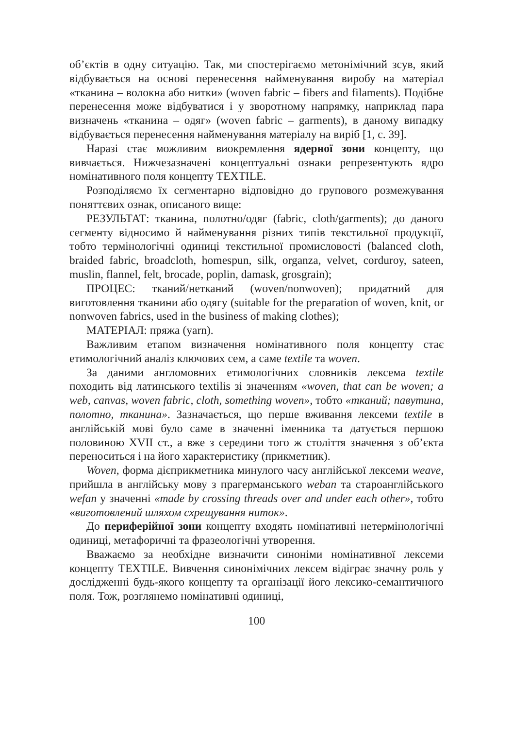об’єктів в одну ситуацію. Так, ми спостерігаємо метонімічний зсув, який відбувається на основі перенесення найменування виробу на матеріал «тканина – волокна або нитки» (woven fabric – fibers and filaments). Подібне перенесення може відбуватися і у зворотному напрямку, наприклад пара визначень «тканина – одяг» (woven fabric – garments), в даному випадку відбувається перенесення найменування матеріалу на виріб [1, с. 39].
Наразі стає можливим виокремлення ядерної зони концепту, що вивчається. Нижчезазначені концептуальні ознаки репрезентують ядро номінативного поля концепту TEXTILE.
Розподіляємо їх сегментарно відповідно до групового розмежування поняттєвих ознак, описаного вище:
РЕЗУЛЬТАТ: тканина, полотно/одяг (fabric, cloth/garments); до даного сегменту відносимо й найменування різних типів текстильної продукції, тобто термінологічні одиниці текстильної промисловості (balanced cloth, braided fabric, broadcloth, homespun, silk, organza, velvet, corduroy, sateen, muslin, flannel, felt, brocade, poplin, damask, grosgrain);
ПРОЦЕС: тканий/нетканий (woven/nonwoven); придатний для виготовлення тканини або одягу (suitable for the preparation of woven, knit, or nonwoven fabrics, used in the business of making clothes);
МАТЕРІАЛ: пряжа (yarn).
Важливим етапом визначення номінативного поля концепту стає етимологічний аналіз ключових сем, а саме textile та woven.
За даними англомовних етимологічних словників лексема textile походить від латинського textilis зі значенням «woven, that can be woven; a web, canvas, woven fabric, cloth, something woven», тобто «тканий; павутина, полотно, тканина». Зазначається, що перше вживання лексеми textile в англійській мові було саме в значенні іменника та датується першою половиною XVII ст., а вже з середини того ж століття значення з об’єкта переноситься і на його характеристику (прикметник).
Woven, форма дієприкметника минулого часу англійської лексеми weave, прийшла в англійську мову з прагерманського weban та староанглійського wefan у значенні «made by crossing threads over and under each other», тобто «виготовлений шляхом схрещування ниток».
До периферійної зони концепту входять номінативні нетермінологічні одиниці, метафоричні та фразеологічні утворення.
Вважаємо за необхідне визначити синоніми номінативної лексеми концепту TEXTILE. Вивчення синонімічних лексем відіграє значну роль у дослідженні будь-якого концепту та організації його лексико-семантичного поля. Тож, розглянемо номінативні одиниці,
100